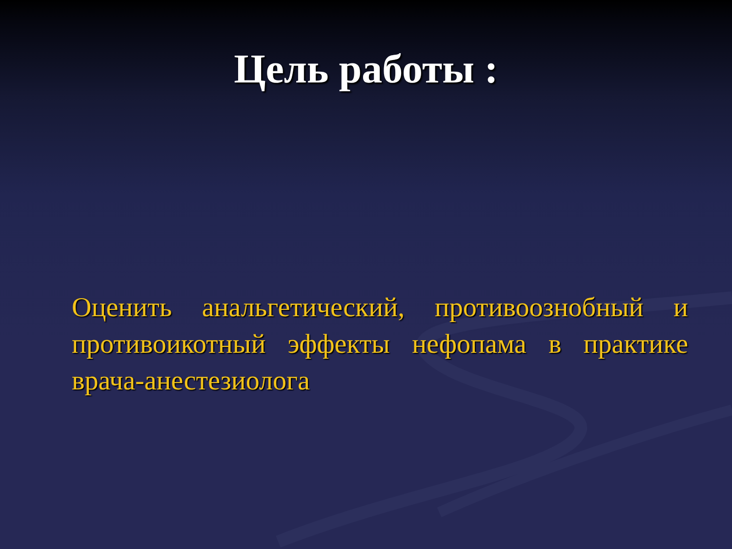Цель работы :
Оценить анальгетический, противоознобный и противоикотный эффекты нефопама в практике врача-анестезиолога